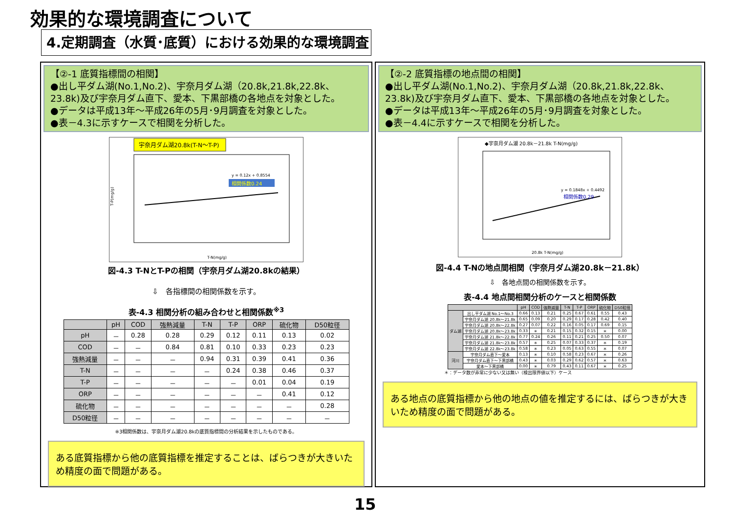効果的な環境調査について
4.定期調査（水質･底質）における効果的な環境調査
【②-1 底質指標間の相関】
●出し平ダム湖(No.1,No.2)、宇奈月ダム湖（20.8k,21.8k,22.8k、23.8k)及び宇奈月ダム直下、愛本、下黒部橋の各地点を対象とした。
●データは平成13年～平成26年の5月･9月調査を対象とした。
●表－4.3に示すケースで相関を分析した。
宇奈月ダム湖20.8k(T-N～T-P)
y = 0.12x + 0.8554
相関係数0.24
T-P(mg/g)
T-N(mg/g)
図-4.3 T-NとT-Pの相関（宇奈月ダム湖20.8kの結果）
⇩　各指標間の相関係数を示す。
表-4.3 相関分析の組み合わせと相関係数<sup>※3</sup>
| | pH | COD | 強熱減量 | T-N | T-P | ORP | 硫化物 | D50粒径 |
| --- | --- | --- | --- | --- | --- | --- | --- | --- |
| pH | － | 0.28 | 0.28 | 0.29 | 0.12 | 0.11 | 0.13 | 0.02 |
| COD | － | － | 0.84 | 0.81 | 0.10 | 0.33 | 0.23 | 0.23 |
| 強熱減量 | － | － | － | 0.94 | 0.31 | 0.39 | 0.41 | 0.36 |
| T-N | － | － | － | － | 0.24 | 0.38 | 0.46 | 0.37 |
| T-P | － | － | － | － | － | 0.01 | 0.04 | 0.19 |
| ORP | － | － | － | － | － | － | 0.41 | 0.12 |
| 硫化物 | － | － | － | － | － | － | － | 0.28 |
| D50粒径 | － | － | － | － | － | － | － | － |
※3相関係数は、宇奈月ダム湖20.8kの底質指標間の分析結果を示したものである。
ある底質指標から他の底質指標を推定することは、ばらつきが大きいため精度の面で問題がある。
【②-2 底質指標の地点間の相関】
●出し平ダム湖(No.1,No.2)、宇奈月ダム湖（20.8k,21.8k,22.8k、23.8k)及び宇奈月ダム直下、愛本、下黒部橋の各地点を対象とした。
●データは平成13年～平成26年の5月･9月調査を対象とした。
●表－4.4に示すケースで相関を分析した。
◆宇奈月ダム湖 20.8k－21.8k T-N(mg/g)
y = 0.1848x + 0.4492
相関係数0.29
20.8k T-N(mg/g)
図-4.4 T-Nの地点間相関（宇奈月ダム湖20.8k－21.8k）
⇩　各地点間の相関係数を示す。
表-4.4 地点間相関分析のケースと相関係数
| | | pH | COD | 強熱減量 | T-N | T-P | ORP | 硫化物 | D50粒径 |
| --- | --- | --- | --- | --- | --- | --- | --- | --- | --- |
| ダム湖 | 出し平ダム湖 No.1～No.3 | 0.66 | 0.13 | 0.21 | 0.25 | 0.67 | 0.61 | 0.55 | 0.43 |
| | 宇奈月ダム湖 20.8k～21.8k | 0.65 | 0.09 | 0.20 | 0.29 | 0.17 | 0.28 | 0.42 | 0.40 |
| | 宇奈月ダム湖 20.8k～22.8k | 0.27 | 0.07 | 0.22 | 0.16 | 0.05 | 0.17 | 0.69 | 0.15 |
| | 宇奈月ダム湖 20.8k～23.8k | 0.33 | ＊ | 0.21 | 0.15 | 0.32 | 0.15 | ＊ | 0.00 |
| | 宇奈月ダム湖 21.8k～22.8k | 0.77 | 0.24 | 0.26 | 0.11 | 0.21 | 0.25 | 0.50 | 0.07 |
| | 宇奈月ダム湖 21.8k～23.8k | 0.57 | ＊ | 0.25 | 0.07 | 0.33 | 0.37 | ＊ | 0.19 |
| | 宇奈月ダム湖 22.8k～23.8k | 0.58 | ＊ | 0.23 | 0.05 | 0.63 | 0.55 | ＊ | 0.07 |
| 河川 | 宇奈月ダム直下～愛本 | 0.13 | ＊ | 0.10 | 0.58 | 0.23 | 0.67 | ＊ | 0.26 |
| | 宇奈月ダム直下～下黒部橋 | 0.43 | ＊ | 0.03 | 0.29 | 0.62 | 0.57 | ＊ | 0.63 |
| | 愛本～下黒部橋 | 0.00 | ＊ | 0.79 | 0.43 | 0.11 | 0.67 | ＊ | 0.25 |
＊：データ数が非常に少ない又は無い（検出限界値以下）ケース
ある地点の底質指標から他の地点の値を推定するには、ばらつきが大きいため精度の面で問題がある。
15